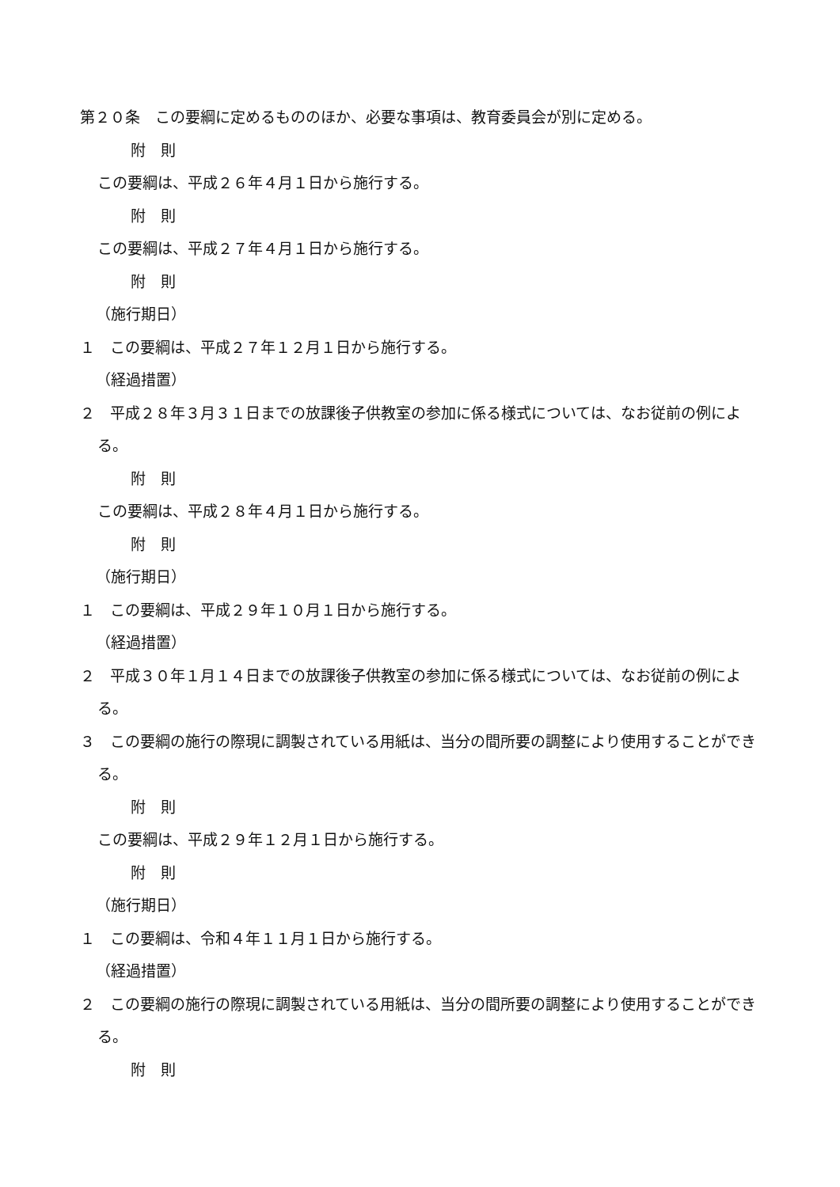第２０条　この要綱に定めるもののほか、必要な事項は、教育委員会が別に定める。
附　則
この要綱は、平成２６年４月１日から施行する。
附　則
この要綱は、平成２７年４月１日から施行する。
附　則
（施行期日）
１　この要綱は、平成２７年１２月１日から施行する。
（経過措置）
２　平成２８年３月３１日までの放課後子供教室の参加に係る様式については、なお従前の例による。
附　則
この要綱は、平成２８年４月１日から施行する。
附　則
（施行期日）
１　この要綱は、平成２９年１０月１日から施行する。
（経過措置）
２　平成３０年１月１４日までの放課後子供教室の参加に係る様式については、なお従前の例による。
３　この要綱の施行の際現に調製されている用紙は、当分の間所要の調整により使用することができる。
附　則
この要綱は、平成２９年１２月１日から施行する。
附　則
（施行期日）
１　この要綱は、令和４年１１月１日から施行する。
（経過措置）
２　この要綱の施行の際現に調製されている用紙は、当分の間所要の調整により使用することができる。
附　則